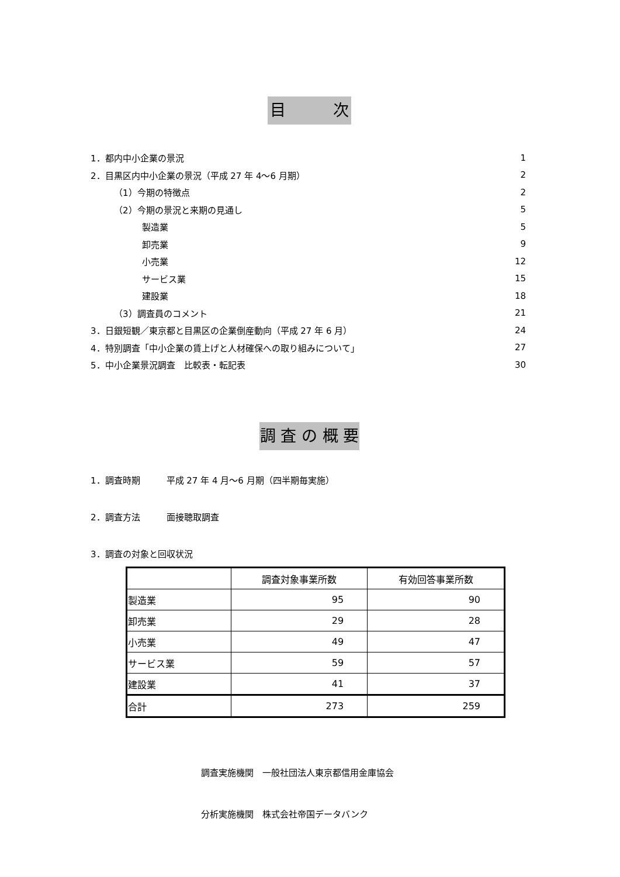目　　　次
1．都内中小企業の景況 1
2．目黒区内中小企業の景況（平成 27 年 4～6 月期） 2
（1）今期の特徴点 2
（2）今期の景況と来期の見通し 5
製造業 5
卸売業 9
小売業 12
サービス業 15
建設業 18
（3）調査員のコメント 21
3．日銀短観／東京都と目黒区の企業倒産動向（平成 27 年 6 月） 24
4．特別調査「中小企業の賃上げと人材確保への取り組みについて」 27
5．中小企業景況調査　比較表・転記表 30
調 査 の 概 要
1．調査時期　　　平成 27 年 4 月～6 月期（四半期毎実施）
2．調査方法　　　面接聴取調査
3．調査の対象と回収状況
| | 調査対象事業所数 | 有効回答事業所数 |
| --- | --- | --- |
| 製 造 業 | 95 | 90 |
| 卸 売 業 | 29 | 28 |
| 小 売 業 | 49 | 47 |
| サ ー ビ ス 業 | 59 | 57 |
| 建 設 業 | 41 | 37 |
| 合 計 | 273 | 259 |
調査実施機関　一般社団法人東京都信用金庫協会
分析実施機関　株式会社帝国データバンク